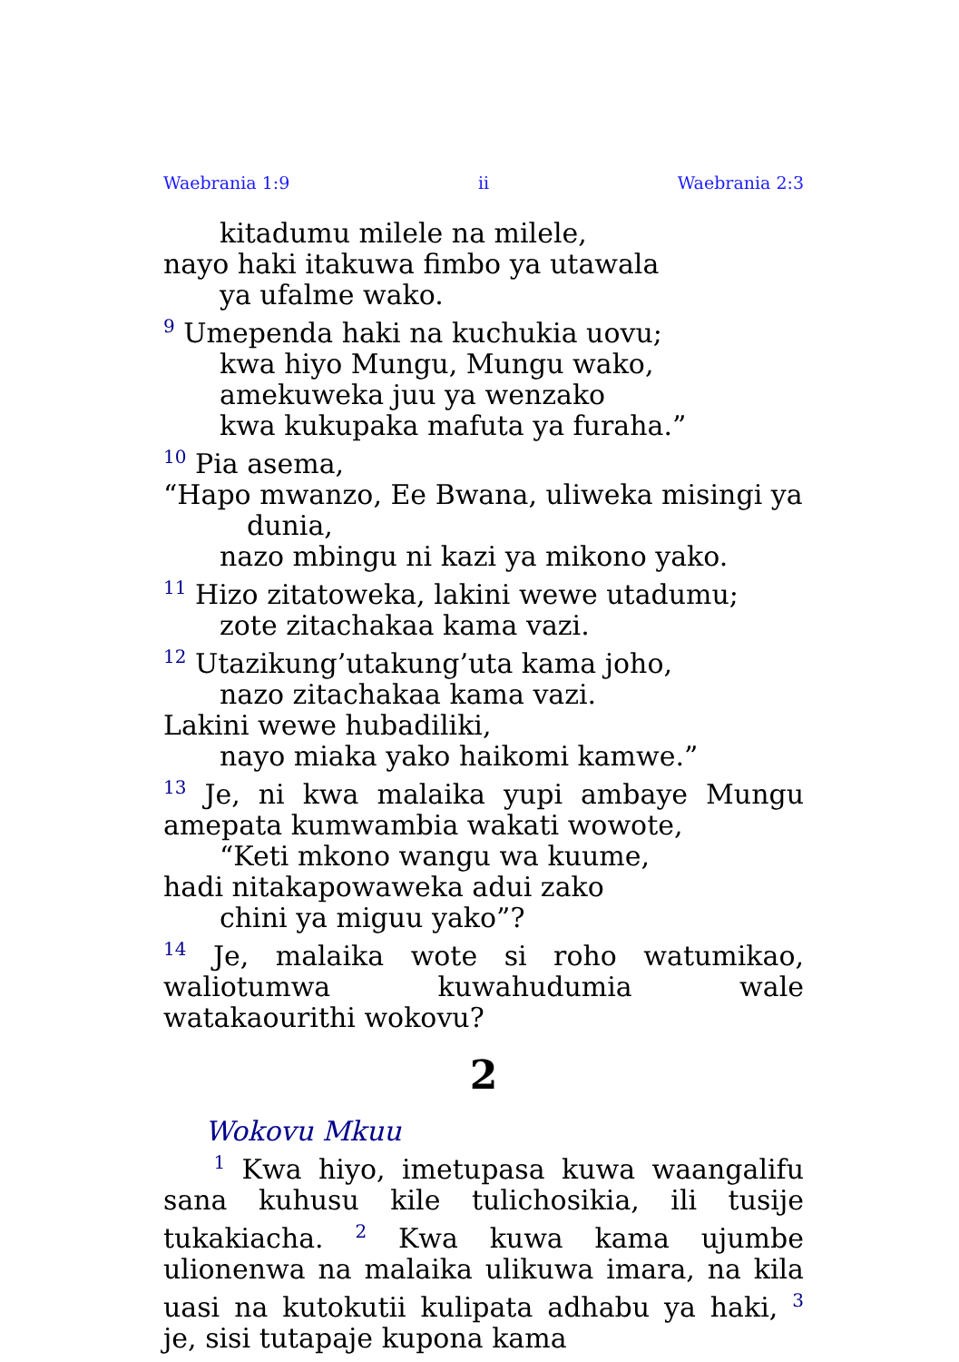Waebrania 1:9 ii Waebrania 2:3
kitadumu milele na milele,
nayo haki itakuwa fimbo ya utawala
ya ufalme wako.
<sup>9</sup> Umependa haki na kuchukia uovu;
kwa hiyo Mungu, Mungu wako,
amekuweka juu ya wenzako
kwa kukupaka mafuta ya furaha.”
<sup>10</sup> Pia asema,
“Hapo mwanzo, Ee Bwana, uliweka misingi ya
dunia,
nazo mbingu ni kazi ya mikono yako.
<sup>11</sup> Hizo zitatoweka, lakini wewe utadumu;
zote zitachakaa kama vazi.
<sup>12</sup> Utazikung’utakung’uta kama joho,
nazo zitachakaa kama vazi.
Lakini wewe hubadiliki,
nayo miaka yako haikomi kamwe.”
<sup>13</sup> Je, ni kwa malaika yupi ambaye Mungu amepata kumwambia wakati wowote,
“Keti mkono wangu wa kuume,
hadi nitakapowaweka adui zako
chini ya miguu yako”?
<sup>14</sup> Je, malaika wote si roho watumikao, waliotumwa kuwahudumia wale watakaourithi wokovu?
2
Wokovu Mkuu
<sup>1</sup> Kwa hiyo, imetupasa kuwa waangalifu sana kuhusu kile tulichosikia, ili tusije tukakiacha. <sup>2</sup> Kwa kuwa kama ujumbe ulionenwa na malaika ulikuwa imara, na kila uasi na kutokutii kulipata adhabu ya haki, <sup>3</sup> je, sisi tutapaje kupona kama